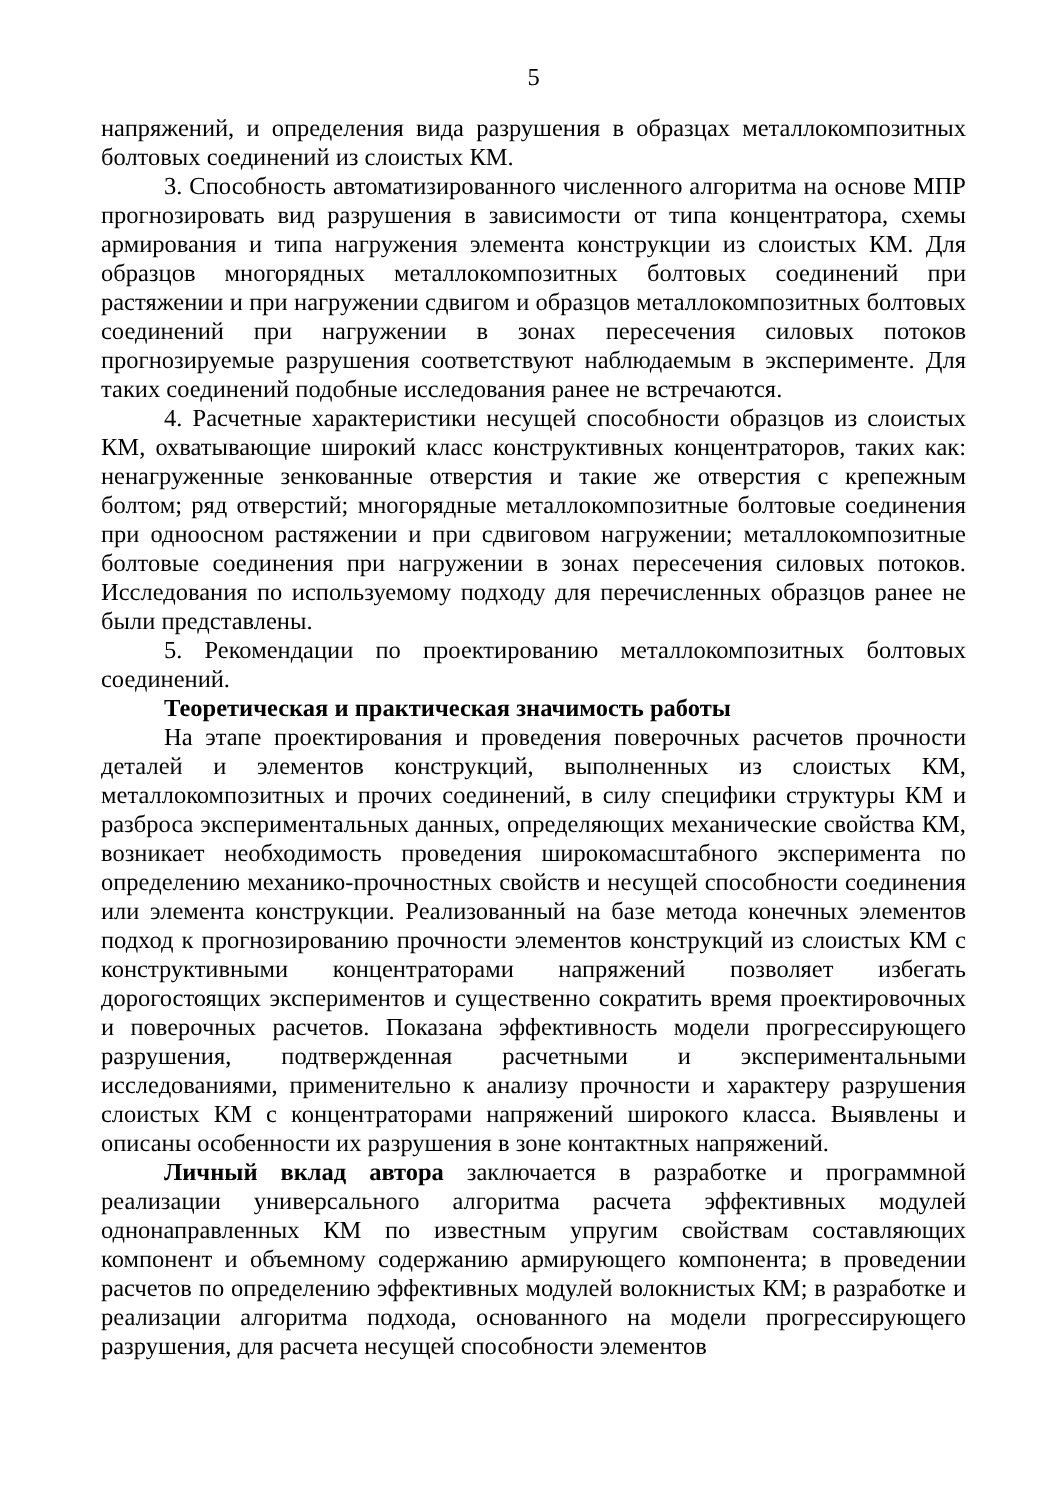5
напряжений, и определения вида разрушения в образцах металлокомпозитных болтовых соединений из слоистых КМ.
3. Способность автоматизированного численного алгоритма на основе МПР прогнозировать вид разрушения в зависимости от типа концентратора, схемы армирования и типа нагружения элемента конструкции из слоистых КМ. Для образцов многорядных металлокомпозитных болтовых соединений при растяжении и при нагружении сдвигом и образцов металлокомпозитных болтовых соединений при нагружении в зонах пересечения силовых потоков прогнозируемые разрушения соответствуют наблюдаемым в эксперименте. Для таких соединений подобные исследования ранее не встречаются.
4. Расчетные характеристики несущей способности образцов из слоистых КМ, охватывающие широкий класс конструктивных концентраторов, таких как: ненагруженные зенкованные отверстия и такие же отверстия с крепежным болтом; ряд отверстий; многорядные металлокомпозитные болтовые соединения при одноосном растяжении и при сдвиговом нагружении; металлокомпозитные болтовые соединения при нагружении в зонах пересечения силовых потоков. Исследования по используемому подходу для перечисленных образцов ранее не были представлены.
5. Рекомендации по проектированию металлокомпозитных болтовых соединений.
Теоретическая и практическая значимость работы
На этапе проектирования и проведения поверочных расчетов прочности деталей и элементов конструкций, выполненных из слоистых КМ, металлокомпозитных и прочих соединений, в силу специфики структуры КМ и разброса экспериментальных данных, определяющих механические свойства КМ, возникает необходимость проведения широкомасштабного эксперимента по определению механико-прочностных свойств и несущей способности соединения или элемента конструкции. Реализованный на базе метода конечных элементов подход к прогнозированию прочности элементов конструкций из слоистых КМ с конструктивными концентраторами напряжений позволяет избегать дорогостоящих экспериментов и существенно сократить время проектировочных и поверочных расчетов. Показана эффективность модели прогрессирующего разрушения, подтвержденная расчетными и экспериментальными исследованиями, применительно к анализу прочности и характеру разрушения слоистых КМ с концентраторами напряжений широкого класса. Выявлены и описаны особенности их разрушения в зоне контактных напряжений.
Личный вклад автора заключается в разработке и программной реализации универсального алгоритма расчета эффективных модулей однонаправленных КМ по известным упругим свойствам составляющих компонент и объемному содержанию армирующего компонента; в проведении расчетов по определению эффективных модулей волокнистых КМ; в разработке и реализации алгоритма подхода, основанного на модели прогрессирующего разрушения, для расчета несущей способности элементов